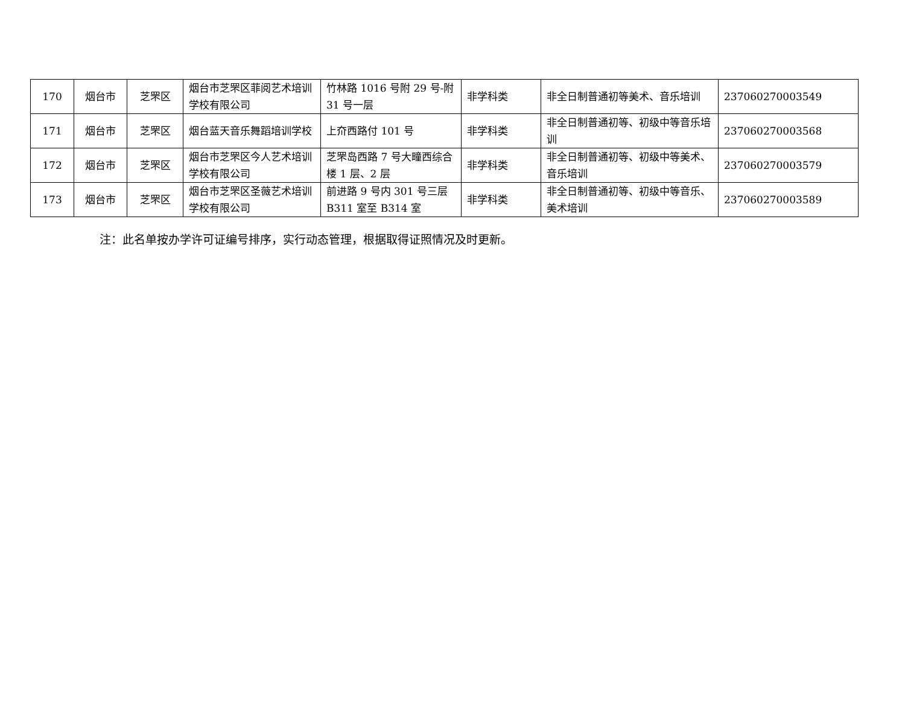| 170 | 烟台市 | 芝罘区 | 烟台市芝罘区菲阅艺术培训学校有限公司 | 竹林路 1016 号附 29 号-附 31 号一层 | 非学科类 | 非全日制普通初等美术、音乐培训 | 237060270003549 |
| 171 | 烟台市 | 芝罘区 | 烟台蓝天音乐舞蹈培训学校 | 上夼西路付 101 号 | 非学科类 | 非全日制普通初等、初级中等音乐培训 | 237060270003568 |
| 172 | 烟台市 | 芝罘区 | 烟台市芝罘区今人艺术培训学校有限公司 | 芝罘岛西路 7 号大疃西综合楼 1 层、2 层 | 非学科类 | 非全日制普通初等、初级中等美术、音乐培训 | 237060270003579 |
| 173 | 烟台市 | 芝罘区 | 烟台市芝罘区圣薇艺术培训学校有限公司 | 前进路 9 号内 301 号三层 B311 室至 B314 室 | 非学科类 | 非全日制普通初等、初级中等音乐、美术培训 | 237060270003589 |
注：此名单按办学许可证编号排序，实行动态管理，根据取得证照情况及时更新。